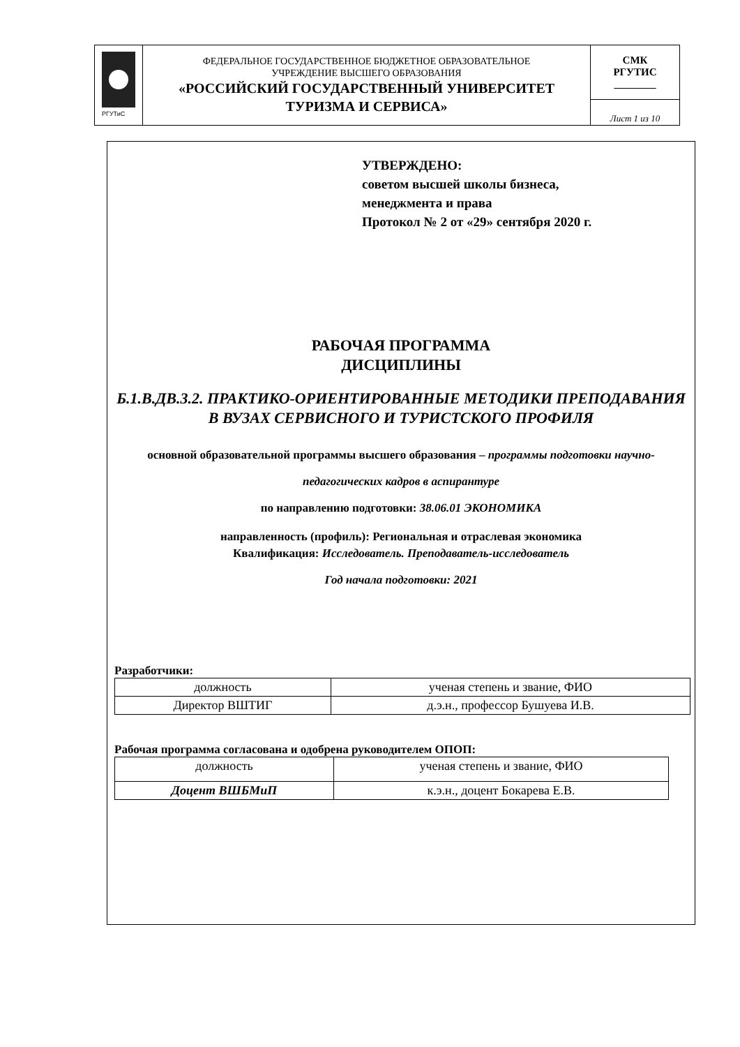| РГУТиС | ФЕДЕРАЛЬНОЕ ГОСУДАРСТВЕННОЕ БЮДЖЕТНОЕ ОБРАЗОВАТЕЛЬНОЕ УЧРЕЖДЕНИЕ ВЫСШЕГО ОБРАЗОВАНИЯ «РОССИЙСКИЙ ГОСУДАРСТВЕННЫЙ УНИВЕРСИТЕТ ТУРИЗМА И СЕРВИСА» | СМК РГУТИС ________ |
| | | Лист 1 из 10 |
УТВЕРЖДЕНО:
советом высшей школы бизнеса,
менеджмента и права
Протокол № 2 от «29» сентября 2020 г.
РАБОЧАЯ ПРОГРАММА
ДИСЦИПЛИНЫ
Б.1.В.ДВ.3.2. ПРАКТИКО-ОРИЕНТИРОВАННЫЕ МЕТОДИКИ ПРЕПОДАВАНИЯ В ВУЗАХ СЕРВИСНОГО И ТУРИСТСКОГО ПРОФИЛЯ
основной образовательной программы высшего образования – программы подготовки научно-педагогических кадров в аспирантуре
по направлению подготовки: 38.06.01 ЭКОНОМИКА
направленность (профиль): Региональная и отраслевая экономика
Квалификация: Исследователь. Преподаватель-исследователь
Год начала подготовки: 2021
Разработчики:
| должность | ученая степень и звание, ФИО |
| Директор ВШТИГ | д.э.н., профессор Бушуева И.В. |
Рабочая программа согласована и одобрена руководителем ОПОП:
| должность | ученая степень и звание, ФИО |
| Доцент ВШБМиП | к.э.н., доцент Бокарева Е.В. |